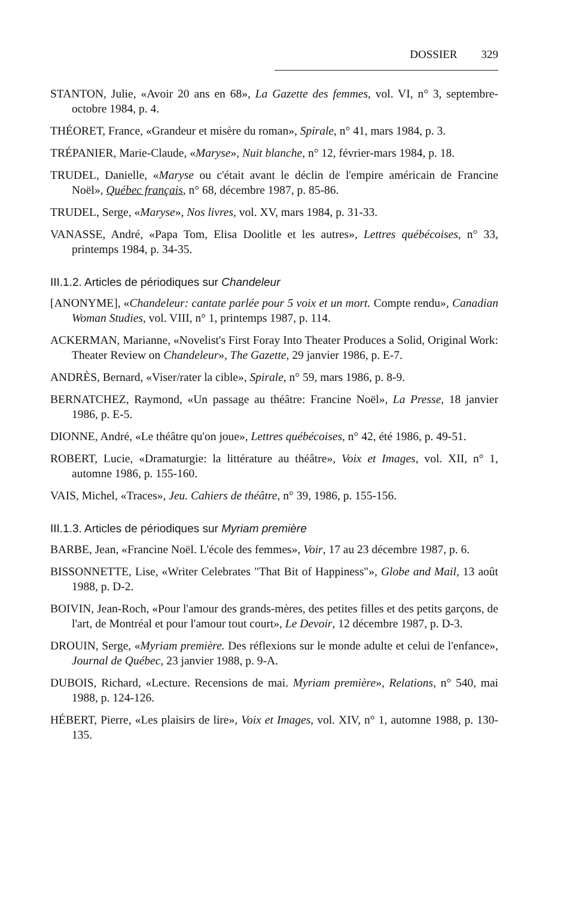DOSSIER 329
STANTON, Julie, «Avoir 20 ans en 68», La Gazette des femmes, vol. VI, n° 3, septembre-octobre 1984, p. 4.
THÉORET, France, «Grandeur et misère du roman», Spirale, n° 41, mars 1984, p. 3.
TRÉPANIER, Marie-Claude, «Maryse», Nuit blanche, n° 12, février-mars 1984, p. 18.
TRUDEL, Danielle, «Maryse ou c'était avant le déclin de l'empire américain de Francine Noël», Québec français, n° 68, décembre 1987, p. 85-86.
TRUDEL, Serge, «Maryse», Nos livres, vol. XV, mars 1984, p. 31-33.
VANASSE, André, «Papa Tom, Elisa Doolitle et les autres», Lettres québécoises, n° 33, printemps 1984, p. 34-35.
III.1.2. Articles de périodiques sur Chandeleur
[ANONYME], «Chandeleur: cantate parlée pour 5 voix et un mort. Compte rendu», Canadian Woman Studies, vol. VIII, n° 1, printemps 1987, p. 114.
ACKERMAN, Marianne, «Novelist's First Foray Into Theater Produces a Solid, Original Work: Theater Review on Chandeleur», The Gazette, 29 janvier 1986, p. E-7.
ANDRÈS, Bernard, «Viser/rater la cible», Spirale, n° 59, mars 1986, p. 8-9.
BERNATCHEZ, Raymond, «Un passage au théâtre: Francine Noël», La Presse, 18 janvier 1986, p. E-5.
DIONNE, André, «Le théâtre qu'on joue», Lettres québécoises, n° 42, été 1986, p. 49-51.
ROBERT, Lucie, «Dramaturgie: la littérature au théâtre», Voix et Images, vol. XII, n° 1, automne 1986, p. 155-160.
VAIS, Michel, «Traces», Jeu. Cahiers de théâtre, n° 39, 1986, p. 155-156.
III.1.3. Articles de périodiques sur Myriam première
BARBE, Jean, «Francine Noël. L'école des femmes», Voir, 17 au 23 décembre 1987, p. 6.
BISSONNETTE, Lise, «Writer Celebrates "That Bit of Happiness"», Globe and Mail, 13 août 1988, p. D-2.
BOIVIN, Jean-Roch, «Pour l'amour des grands-mères, des petites filles et des petits garçons, de l'art, de Montréal et pour l'amour tout court», Le Devoir, 12 décembre 1987, p. D-3.
DROUIN, Serge, «Myriam première. Des réflexions sur le monde adulte et celui de l'enfance», Journal de Québec, 23 janvier 1988, p. 9-A.
DUBOIS, Richard, «Lecture. Recensions de mai. Myriam première», Relations, n° 540, mai 1988, p. 124-126.
HÉBERT, Pierre, «Les plaisirs de lire», Voix et Images, vol. XIV, n° 1, automne 1988, p. 130-135.